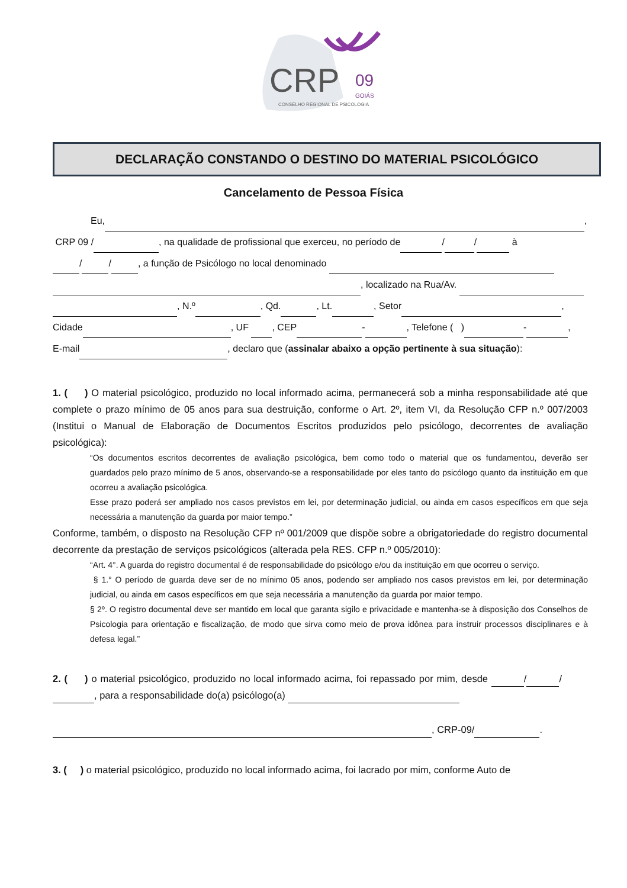CRP
09
GOIÁS
CONSELHO REGIONAL DE PSICOLOGIA
DECLARAÇÃO CONSTANDO O DESTINO DO MATERIAL PSICOLÓGICO
Cancelamento de Pessoa Física
Eu, ,
CRP 09 / , na qualidade de profissional que exerceu, no período de / / à
/ / , a função de Psicólogo no local denominado
, localizado na Rua/Av.
, N.º , Qd. , Lt. , Setor ,
Cidade , UF , CEP - , Telefone ( ) - ,
E-mail , declaro que (assinalar abaixo a opção pertinente à sua situação):
1. ( ) O material psicológico, produzido no local informado acima, permanecerá sob a minha responsabilidade até que complete o prazo mínimo de 05 anos para sua destruição, conforme o Art. 2º, item VI, da Resolução CFP n.º 007/2003 (Institui o Manual de Elaboração de Documentos Escritos produzidos pelo psicólogo, decorrentes de avaliação psicológica):
“Os documentos escritos decorrentes de avaliação psicológica, bem como todo o material que os fundamentou, deverão ser guardados pelo prazo mínimo de 5 anos, observando-se a responsabilidade por eles tanto do psicólogo quanto da instituição em que ocorreu a avaliação psicológica.
Esse prazo poderá ser ampliado nos casos previstos em lei, por determinação judicial, ou ainda em casos específicos em que seja necessária a manutenção da guarda por maior tempo.”
Conforme, também, o disposto na Resolução CFP nº 001/2009 que dispõe sobre a obrigatoriedade do registro documental decorrente da prestação de serviços psicológicos (alterada pela RES. CFP n.º 005/2010):
“Art. 4°. A guarda do registro documental é de responsabilidade do psicólogo e/ou da instituição em que ocorreu o serviço.
§ 1.° O período de guarda deve ser de no mínimo 05 anos, podendo ser ampliado nos casos previstos em lei, por determinação judicial, ou ainda em casos específicos em que seja necessária a manutenção da guarda por maior tempo.
§ 2º. O registro documental deve ser mantido em local que garanta sigilo e privacidade e mantenha-se à disposição dos Conselhos de Psicologia para orientação e fiscalização, de modo que sirva como meio de prova idônea para instruir processos disciplinares e à defesa legal.”
2. ( ) o material psicológico, produzido no local informado acima, foi repassado por mim, desde / / , para a responsabilidade do(a) psicólogo(a)
, CRP-09/ .
3. ( ) o material psicológico, produzido no local informado acima, foi lacrado por mim, conforme Auto de